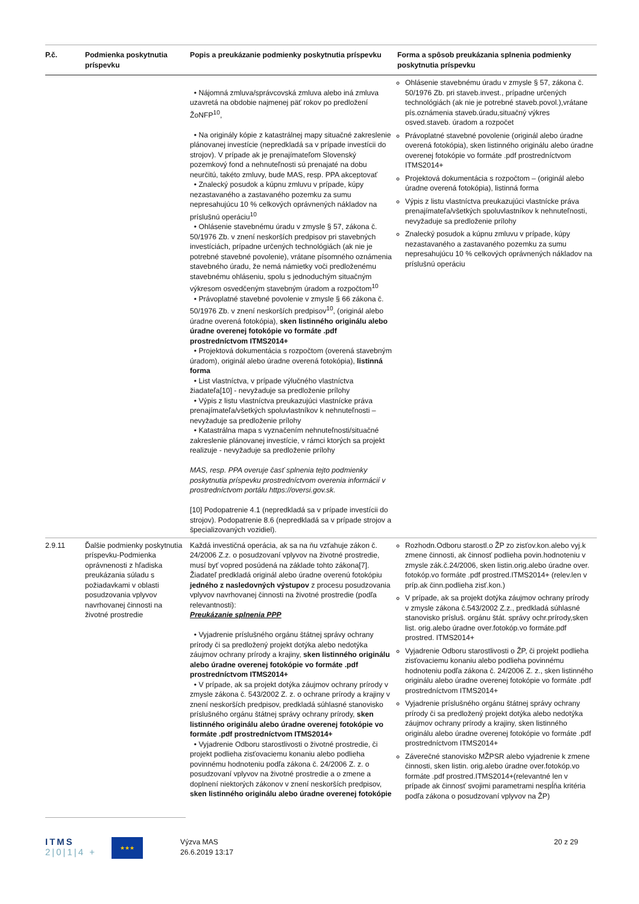| P.č. | Podmienka poskytnutia príspevku | Popis a preukázanie podmienky poskytnutia príspevku | Forma a spôsob preukázania splnenia podmienky poskytnutia príspevku |
| --- | --- | --- | --- |
| | | • Nájomná zmluva/správcovská zmluva alebo iná zmluva uzavretá na obdobie najmenej päť rokov po predložení ŽoNFP<sup>10</sup>, • Na originály kópie z katastrálnej mapy situačné zakreslenie plánovanej investície (nepredkladá sa v prípade investícii do strojov). V prípade ak je prenajímateľom Slovenský pozemkový fond a nehnuteľnosti sú prenajaté na dobu neurčitú, takéto zmluvy, bude MAS, resp. PPA akceptovať • Znalecký posudok a kúpnu zmluvu v prípade, kúpy nezastavaného a zastavaného pozemku za sumu nepresahujúcu 10 % celkových oprávnených nákladov na príslušnú operáciu<sup>10</sup> • Ohlásenie stavebnému úradu v zmysle § 57, zákona č. 50/1976 Zb. v znení neskorších predpisov pri stavebných investíciách, prípadne určených technológiách (ak nie je potrebné stavebné povolenie), vrátane písomného oznámenia stavebného úradu, že nemá námietky voči predloženému stavebnému ohláseniu, spolu s jednoduchým situačným výkresom osvedčeným stavebným úradom a rozpočtom<sup>10</sup> • Právoplatné stavebné povolenie v zmysle § 66 zákona č. 50/1976 Zb. v znení neskorších predpisov<sup>10</sup>, (originál alebo úradne overená fotokópia), sken listinného originálu alebo úradne overenej fotokópie vo formáte .pdf prostredníctvom ITMS2014+ • Projektová dokumentácia s rozpočtom (overená stavebným úradom), originál alebo úradne overená fotokópia), listinná forma • List vlastníctva, v prípade výlučného vlastníctva žiadateľa[10] - nevyžaduje sa predloženie prílohy • Výpis z listu vlastníctva preukazujúci vlastnícke práva prenajímateľa/všetkých spoluvlastníkov k nehnuteľnosti – nevyžaduje sa predloženie prílohy • Katastrálna mapa s vyznačením nehnuteľnosti/situačné zakreslenie plánovanej investície, v rámci ktorých sa projekt realizuje - nevyžaduje sa predloženie prílohy MAS, resp. PPA overuje časť splnenia tejto podmienky poskytnutia príspevku prostredníctvom overenia informácií v prostredníctvom portálu https://oversi.gov.sk. [10] Podopatrenie 4.1 (nepredkladá sa v prípade investícii do strojov). Podopatrenie 8.6 (nepredkladá sa v prípade strojov a špecializovaných vozidiel). | Ohlásenie stavebnému úradu v zmysle § 57, zákona č. 50/1976 Zb. pri staveb.invest., prípadne určených technológiách (ak nie je potrebné staveb.povol.),vrátane pís.oznámenia staveb.úradu,situačný výkres osved.staveb. úradom a rozpočet Právoplatné stavebné povolenie (originál alebo úradne overená fotokópia), sken listinného originálu alebo úradne overenej fotokópie vo formáte .pdf prostredníctvom ITMS2014+ Projektová dokumentácia s rozpočtom – (originál alebo úradne overená fotokópia), listinná forma Výpis z listu vlastníctva preukazujúci vlastnícke práva prenajímateľa/všetkých spoluvlastníkov k nehnuteľnosti, nevyžaduje sa predloženie prílohy Znalecký posudok a kúpnu zmluvu v prípade, kúpy nezastavaného a zastavaného pozemku za sumu nepresahujúcu 10 % celkových oprávnených nákladov na príslušnú operáciu |
| 2.9.11 | Ďalšie podmienky poskytnutia príspevku-Podmienka oprávnenosti z hľadiska preukázania súladu s požiadavkami v oblasti posudzovania vplyvov navrhovanej činnosti na životné prostredie | Každá investičná operácia, ak sa na ňu vzťahuje zákon č. 24/2006 Z.z. o posudzovaní vplyvov na životné prostredie, musí byť vopred posúdená na základe tohto zákona[7]. Žiadateľ predkladá originál alebo úradne overenú fotokópiu jedného z nasledovných výstupov z procesu posudzovania vplyvov navrhovanej činnosti na životné prostredie (podľa relevantnosti): Preukázanie splnenia PPP • Vyjadrenie príslušného orgánu štátnej správy ochrany prírody či sa predložený projekt dotýka alebo nedotýka záujmov ochrany prírody a krajiny, sken listinného originálu alebo úradne overenej fotokópie vo formáte .pdf prostredníctvom ITMS2014+ • V prípade, ak sa projekt dotýka záujmov ochrany prírody v zmysle zákona č. 543/2002 Z. z. o ochrane prírody a krajiny v znení neskorších predpisov, predkladá súhlasné stanovisko príslušného orgánu štátnej správy ochrany prírody, sken listinného originálu alebo úradne overenej fotokópie vo formáte .pdf prostredníctvom ITMS2014+ • Vyjadrenie Odboru starostlivosti o životné prostredie, či projekt podlieha zisťovaciemu konaniu alebo podlieha povinnému hodnoteniu podľa zákona č. 24/2006 Z. z. o posudzovaní vplyvov na životné prostredie a o zmene a doplnení niektorých zákonov v znení neskorších predpisov, sken listinného originálu alebo úradne overenej fotokópie | Rozhodn.Odboru starostl.o ŽP zo zisťov.kon.alebo vyj.k zmene činnosti, ak činnosť podlieha povin.hodnoteniu v zmysle zák.č.24/2006, sken listin.orig.alebo úradne over. fotokóp.vo formáte .pdf prostred.ITMS2014+ (relev.len v príp.ak činn.podlieha zisť.kon.) V prípade, ak sa projekt dotýka záujmov ochrany prírody v zmysle zákona č.543/2002 Z.z., predkladá súhlasné stanovisko prísluš. orgánu štát. správy ochr.prírody,sken list. orig.alebo úradne over.fotokóp.vo formáte.pdf prostred. ITMS2014+ Vyjadrenie Odboru starostlivosti o ŽP, či projekt podlieha zisťovaciemu konaniu alebo podlieha povinnému hodnoteniu podľa zákona č. 24/2006 Z. z., sken listinného originálu alebo úradne overenej fotokópie vo formáte .pdf prostredníctvom ITMS2014+ Vyjadrenie príslušného orgánu štátnej správy ochrany prírody či sa predložený projekt dotýka alebo nedotýka záujmov ochrany prírody a krajiny, sken listinného originálu alebo úradne overenej fotokópie vo formáte .pdf prostredníctvom ITMS2014+ Záverečné stanovisko MŽPSR alebo vyjadrenie k zmene činnosti, sken listin. orig.alebo úradne over.fotokóp.vo formáte .pdf prostred.ITMS2014+(relevantné len v prípade ak činnosť svojimi parametrami nespĺňa kritéria podľa zákona o posudzovaní vplyvov na ŽP) |
ITMS
2|0|1|4 +
★★★
Výzva MAS
26.6.2019 13:17
20 z 29